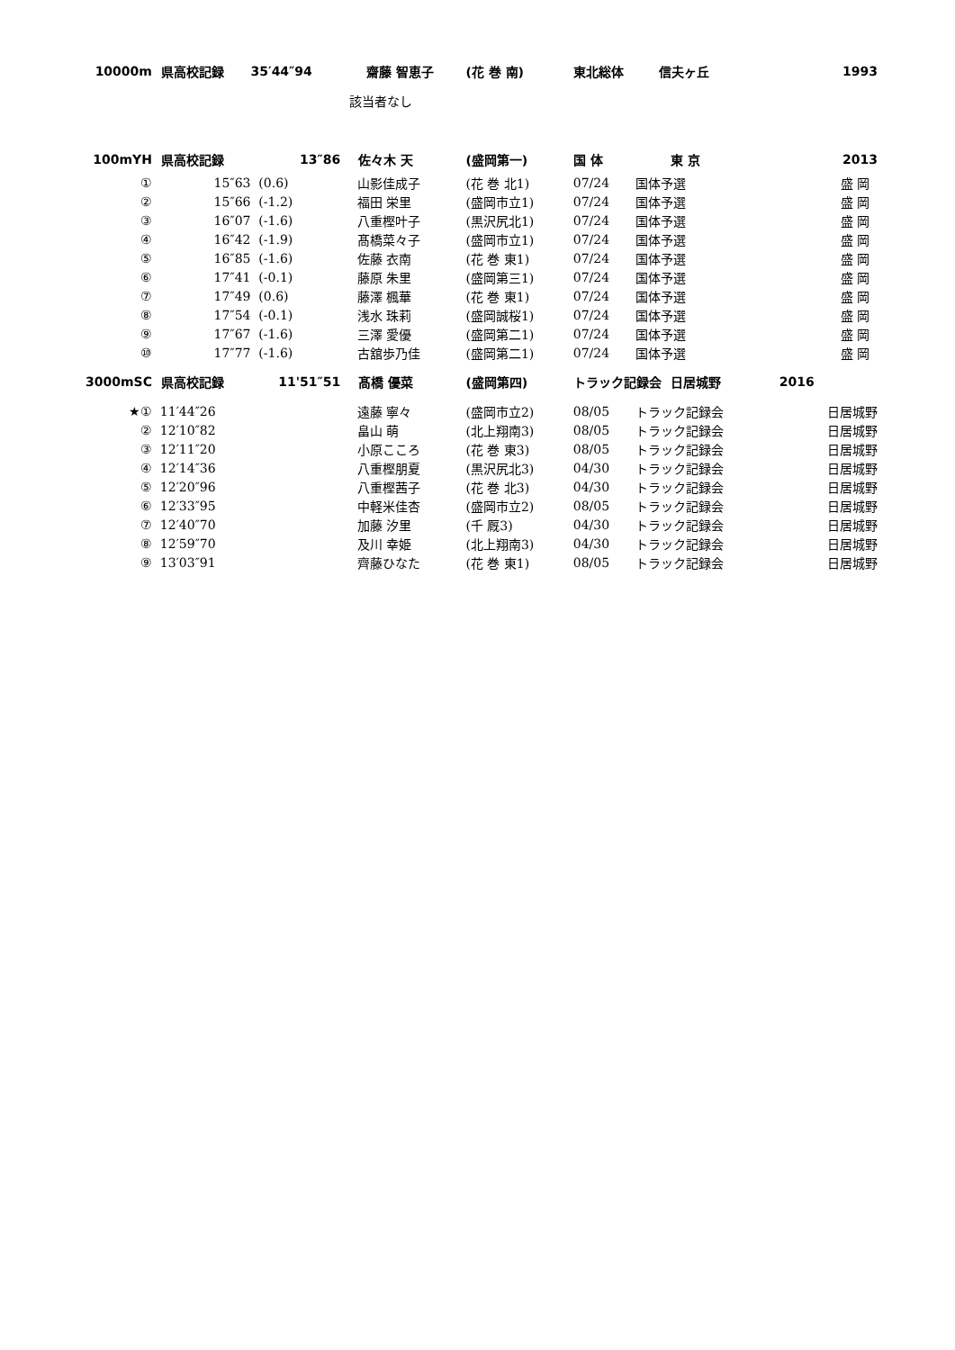| 10000m | 県高校記録 | 35′44″94 | 齋藤 智恵子 | (花 巻 南) | 東北総体 信夫ヶ丘 | | 1993 |
| | | | 該当者なし | | | | |
| 100mYH | 県高校記録 | 13″86 | 佐々木 天 | (盛岡第一) | 国 体 | 東 京 | 2013 |
| ① | 15″63 | (0.6) | 山影佳成子 | (花 巻 北1) | 07/24 | 国体予選 | 盛 岡 |
| ② | 15″66 | (-1.2) | 福田 栄里 | (盛岡市立1) | 07/24 | 国体予選 | 盛 岡 |
| ③ | 16″07 | (-1.6) | 八重樫叶子 | (黒沢尻北1) | 07/24 | 国体予選 | 盛 岡 |
| ④ | 16″42 | (-1.9) | 髙橋菜々子 | (盛岡市立1) | 07/24 | 国体予選 | 盛 岡 |
| ⑤ | 16″85 | (-1.6) | 佐藤 衣南 | (花 巻 東1) | 07/24 | 国体予選 | 盛 岡 |
| ⑥ | 17″41 | (-0.1) | 藤原 朱里 | (盛岡第三1) | 07/24 | 国体予選 | 盛 岡 |
| ⑦ | 17″49 | (0.6) | 藤澤 楓華 | (花 巻 東1) | 07/24 | 国体予選 | 盛 岡 |
| ⑧ | 17″54 | (-0.1) | 浅水 珠莉 | (盛岡誠桜1) | 07/24 | 国体予選 | 盛 岡 |
| ⑨ | 17″67 | (-1.6) | 三澤 愛優 | (盛岡第二1) | 07/24 | 国体予選 | 盛 岡 |
| ⑩ | 17″77 | (-1.6) | 古舘歩乃佳 | (盛岡第二1) | 07/24 | 国体予選 | 盛 岡 |
| 3000mSC | 県高校記録 | 11'51″51 | 髙橋 優菜 | (盛岡第四) | トラック記録会 日居城野 | | 2016 |
| ★① | 11′44″26 | | 遠藤 寧々 | (盛岡市立2) | 08/05 | トラック記録会 | 日居城野 |
| ② | 12′10″82 | | 畠山 萌 | (北上翔南3) | 08/05 | トラック記録会 | 日居城野 |
| ③ | 12′11″20 | | 小原こころ | (花 巻 東3) | 08/05 | トラック記録会 | 日居城野 |
| ④ | 12′14″36 | | 八重樫朋夏 | (黒沢尻北3) | 04/30 | トラック記録会 | 日居城野 |
| ⑤ | 12′20″96 | | 八重樫茜子 | (花 巻 北3) | 04/30 | トラック記録会 | 日居城野 |
| ⑥ | 12′33″95 | | 中軽米佳杏 | (盛岡市立2) | 08/05 | トラック記録会 | 日居城野 |
| ⑦ | 12′40″70 | | 加藤 汐里 | (千 厩3) | 04/30 | トラック記録会 | 日居城野 |
| ⑧ | 12′59″70 | | 及川 幸姫 | (北上翔南3) | 04/30 | トラック記録会 | 日居城野 |
| ⑨ | 13′03″91 | | 齊藤ひなた | (花 巻 東1) | 08/05 | トラック記録会 | 日居城野 |